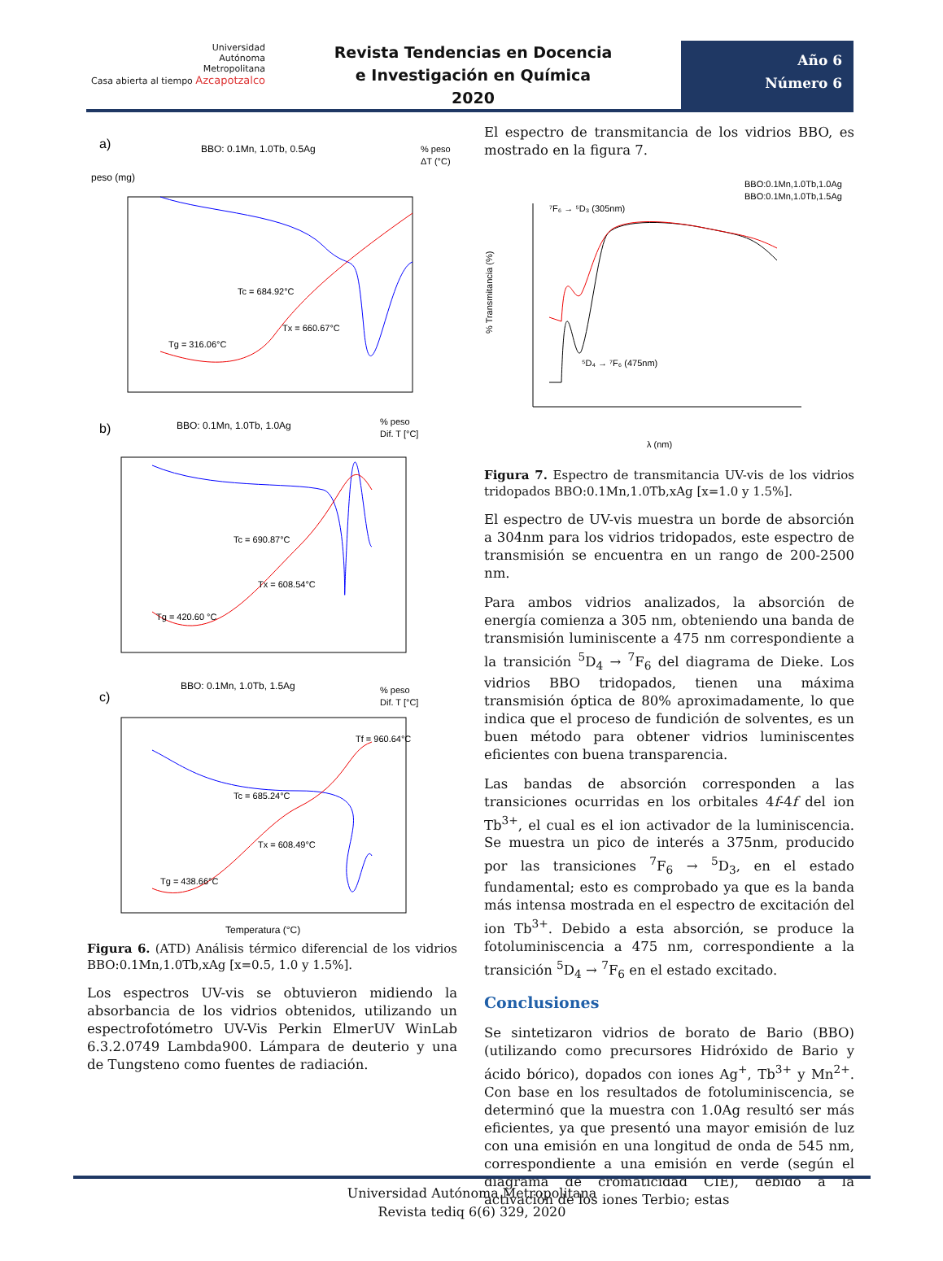Universidad
Autónoma
Metropolitana
Casa abierta al tiempo Azcapotzalco
Revista Tendencias en Docencia
e Investigación en Química
2020
Año 6
Número 6
a)
BBO: 0.1Mn, 1.0Tb, 0.5Ag
% peso
ΔT (°C)
peso (mg)
Tg = 316.06°C
Tc = 684.92°C
Tx = 660.67°C
b)
BBO: 0.1Mn, 1.0Tb, 1.0Ag
% peso
Dif. T [°C]
Tg = 420.60 °C
Tc = 690.87°C
Tx = 608.54°C
c)
BBO: 0.1Mn, 1.0Tb, 1.5Ag
% peso
Dif. T [°C]
Tf = 960.64°C
Tc = 685.24°C
Tx = 608.49°C
Tg = 438.66°C
Temperatura (°C)
Figura 6. (ATD) Análisis térmico diferencial de los vidrios BBO:0.1Mn,1.0Tb,xAg [x=0.5, 1.0 y 1.5%].
Los espectros UV-vis se obtuvieron midiendo la absorbancia de los vidrios obtenidos, utilizando un espectrofotómetro UV-Vis Perkin ElmerUV WinLab 6.3.2.0749 Lambda900. Lámpara de deuterio y una de Tungsteno como fuentes de radiación.
El espectro de transmitancia de los vidrios BBO, es mostrado en la figura 7.
BBO:0.1Mn,1.0Tb,1.0Ag
BBO:0.1Mn,1.0Tb,1.5Ag
⁷F₆ → ⁵D₃ (305nm)
⁵D₄ → ⁷F₆ (475nm)
λ (nm)
% Transmitancia (%)
Figura 7. Espectro de transmitancia UV-vis de los vidrios tridopados BBO:0.1Mn,1.0Tb,xAg [x=1.0 y 1.5%].
El espectro de UV-vis muestra un borde de absorción a 304nm para los vidrios tridopados, este espectro de transmisión se encuentra en un rango de 200-2500 nm.
Para ambos vidrios analizados, la absorción de energía comienza a 305 nm, obteniendo una banda de transmisión luminiscente a 475 nm correspondiente a la transición <sup>5</sup>D<sub>4</sub> → <sup>7</sup>F<sub>6</sub> del diagrama de Dieke. Los vidrios BBO tridopados, tienen una máxima transmisión óptica de 80% aproximadamente, lo que indica que el proceso de fundición de solventes, es un buen método para obtener vidrios luminiscentes eficientes con buena transparencia.
Las bandas de absorción corresponden a las transiciones ocurridas en los orbitales 4f-4f del ion Tb<sup>3+</sup>, el cual es el ion activador de la luminiscencia. Se muestra un pico de interés a 375nm, producido por las transiciones <sup>7</sup>F<sub>6</sub> → <sup>5</sup>D<sub>3</sub>, en el estado fundamental; esto es comprobado ya que es la banda más intensa mostrada en el espectro de excitación del ion Tb<sup>3+</sup>. Debido a esta absorción, se produce la fotoluminiscencia a 475 nm, correspondiente a la transición <sup>5</sup>D<sub>4</sub> → <sup>7</sup>F<sub>6</sub> en el estado excitado.
Conclusiones
Se sintetizaron vidrios de borato de Bario (BBO) (utilizando como precursores Hidróxido de Bario y ácido bórico), dopados con iones Ag<sup>+</sup>, Tb<sup>3+</sup> y Mn<sup>2+</sup>. Con base en los resultados de fotoluminiscencia, se determinó que la muestra con 1.0Ag resultó ser más eficientes, ya que presentó una mayor emisión de luz con una emisión en una longitud de onda de 545 nm, correspondiente a una emisión en verde (según el diagrama de cromaticidad CIE), debido a la activación de los iones Terbio; estas
Universidad Autónoma Metropolitana
Revista tediq 6(6) 329, 2020